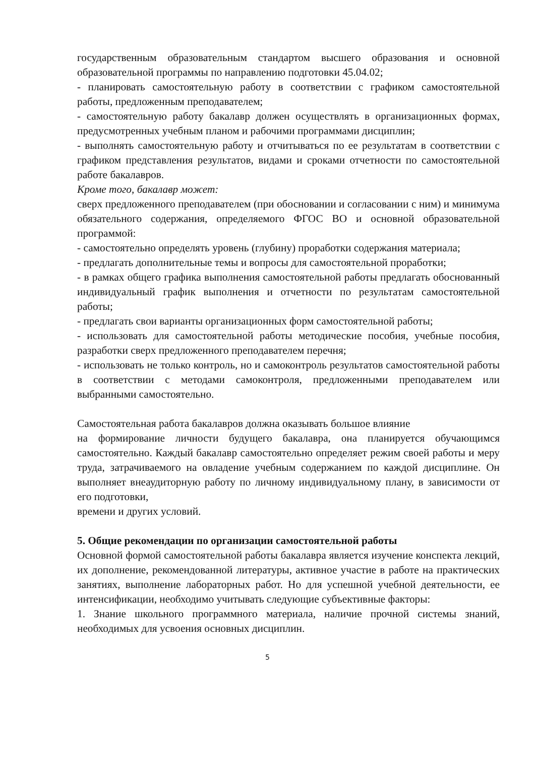государственным образовательным стандартом высшего образования и основной образовательной программы по направлению подготовки 45.04.02;
- планировать самостоятельную работу в соответствии с графиком самостоятельной работы, предложенным преподавателем;
- самостоятельную работу бакалавр должен осуществлять в организационных формах, предусмотренных учебным планом и рабочими программами дисциплин;
- выполнять самостоятельную работу и отчитываться по ее результатам в соответствии с графиком представления результатов, видами и сроками отчетности по самостоятельной работе бакалавров.
Кроме того, бакалавр может:
сверх предложенного преподавателем (при обосновании и согласовании с ним) и минимума обязательного содержания, определяемого ФГОС ВО и основной образовательной программой:
- самостоятельно определять уровень (глубину) проработки содержания материала;
- предлагать дополнительные темы и вопросы для самостоятельной проработки;
- в рамках общего графика выполнения самостоятельной работы предлагать обоснованный индивидуальный график выполнения и отчетности по результатам самостоятельной работы;
- предлагать свои варианты организационных форм самостоятельной работы;
- использовать для самостоятельной работы методические пособия, учебные пособия, разработки сверх предложенного преподавателем перечня;
- использовать не только контроль, но и самоконтроль результатов самостоятельной работы в соответствии с методами самоконтроля, предложенными преподавателем или выбранными самостоятельно.
Самостоятельная работа бакалавров должна оказывать большое влияние
на формирование личности будущего бакалавра, она планируется обучающимся самостоятельно. Каждый бакалавр самостоятельно определяет режим своей работы и меру труда, затрачиваемого на овладение учебным содержанием по каждой дисциплине. Он выполняет внеаудиторную работу по личному индивидуальному плану, в зависимости от его подготовки,
времени и других условий.
5. Общие рекомендации по организации самостоятельной работы
Основной формой самостоятельной работы бакалавра является изучение конспекта лекций, их дополнение, рекомендованной литературы, активное участие в работе на практических занятиях, выполнение лабораторных работ. Но для успешной учебной деятельности, ее интенсификации, необходимо учитывать следующие субъективные факторы:
1. Знание школьного программного материала, наличие прочной системы знаний, необходимых для усвоения основных дисциплин.
5